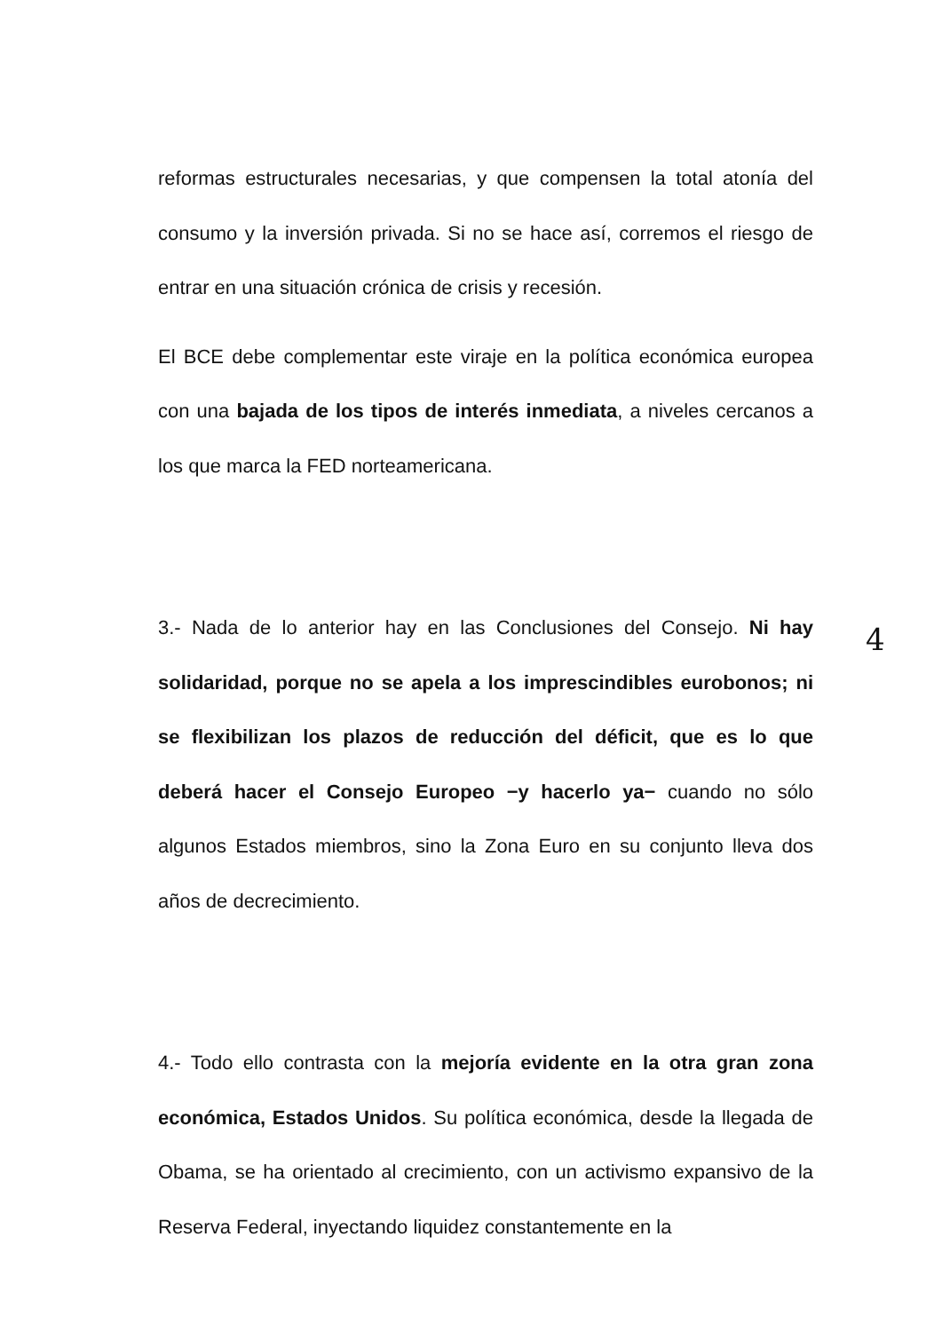4
reformas estructurales necesarias, y que compensen la total atonía del consumo y la inversión privada. Si no se hace así, corremos el riesgo de entrar en una situación crónica de crisis y recesión.
El BCE debe complementar este viraje en la política económica europea con una bajada de los tipos de interés inmediata, a niveles cercanos a los que marca la FED norteamericana.
3.- Nada de lo anterior hay en las Conclusiones del Consejo. Ni hay solidaridad, porque no se apela a los imprescindibles eurobonos; ni se flexibilizan los plazos de reducción del déficit, que es lo que deberá hacer el Consejo Europeo −y hacerlo ya− cuando no sólo algunos Estados miembros, sino la Zona Euro en su conjunto lleva dos años de decrecimiento.
4.- Todo ello contrasta con la mejoría evidente en la otra gran zona económica, Estados Unidos. Su política económica, desde la llegada de Obama, se ha orientado al crecimiento, con un activismo expansivo de la Reserva Federal, inyectando liquidez constantemente en la